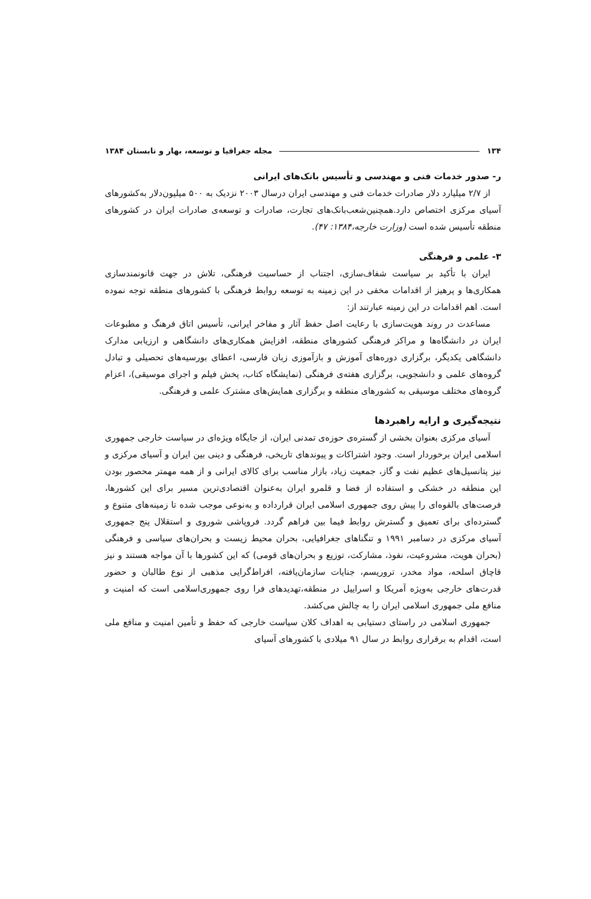۱۳۴ مجله جغرافیا و توسعه، بهار و تابستان ۱۳۸۴
ر- صدور خدمات فنی و مهندسی و تأسیس بانک‌های ایرانی
از ۲/۷ میلیارد دلار صادرات خدمات فنی و مهندسی ایران درسال ۲۰۰۳ نزدیک به ۵۰۰ میلیون‌دلار به‌کشورهای آسیای مرکزی اختصاص دارد.همچنین‌شعب‌بانک‌های تجارت، صادرات و توسعه‌ی صادرات ایران در کشورهای منطقه تأسیس شده است (وزارت خارجه،۱۳۸۴: ۴۷).
۳- علمی و فرهنگی
ایران با تأکید بر سیاست شفاف‌سازی، اجتناب از حساسیت فرهنگی، تلاش در جهت قانونمندسازی همکاری‌ها و پرهیز از اقدامات مخفی در این زمینه به توسعه روابط فرهنگی با کشورهای منطقه توجه نموده است. اهم اقدامات در این زمینه عبارتند از:
مساعدت در روند هویت‌سازی با رعایت اصل حفظ آثار و مفاخر ایرانی، تأسیس اتاق فرهنگ و مطبوعات ایران در دانشگاه‌ها و مراکز فرهنگی کشورهای منطقه، افزایش همکاری‌های دانشگاهی و ارزیابی مدارک دانشگاهی یکدیگر، برگزاری دوره‌های آموزش و بازآموزی زبان فارسی، اعطای بورسیه‌های تحصیلی و تبادل گروه‌های علمی و دانشجویی، برگزاری هفته‌ی فرهنگی (نمایشگاه کتاب، پخش فیلم و اجرای موسیقی)، اعزام گروه‌های مختلف موسیقی به کشورهای منطقه و برگزاری همایش‌های مشترک علمی و فرهنگی.
نتیجه‌گیری و ارایه راهبردها
آسیای مرکزی بعنوان بخشی از گستره‌ی حوزه‌ی تمدنی ایران، از جایگاه ویژه‌ای در سیاست خارجی جمهوری اسلامی ایران برخوردار است. وجود اشتراکات و پیوندهای تاریخی، فرهنگی و دینی بین ایران و آسیای مرکزی و نیز پتانسیل‌های عظیم نفت و گاز، جمعیت زیاد، بازار مناسب برای کالای ایرانی و از همه مهمتر محصور بودن این منطقه در خشکی و استفاده از فضا و قلمرو ایران به‌عنوان اقتصادی‌ترین مسیر برای این کشورها، فرصت‌های بالقوه‌ای را پیش روی جمهوری اسلامی ایران قرارداده و به‌نوعی موجب شده تا زمینه‌های متنوع و گسترده‌ای برای تعمیق و گسترش روابط فیما بین فراهم گردد. فروپاشی شوروی و استقلال پنج جمهوری آسیای مرکزی در دسامبر ۱۹۹۱ و تنگناهای جغرافیایی، بحران محیط زیست و بحران‌های سیاسی و فرهنگی (بحران هویت، مشروعیت، نفوذ، مشارکت، توزیع و بحران‌های قومی) که این کشورها با آن مواجه هستند و نیز قاچاق اسلحه، مواد مخدر، تروریسم، جنایات سازمان‌یافته، افراط‌گرایی مذهبی از نوع طالبان و حضور قدرت‌های خارجی به‌ویژه آمریکا و اسراییل در منطقه،تهدیدهای فرا روی جمهوری‌اسلامی است که امنیت و منافع ملی جمهوری اسلامی ایران را به چالش می‌کشد.
جمهوری اسلامی در راستای دستیابی به اهداف کلان سیاست خارجی که حفظ و تأمین امنیت و منافع ملی است، اقدام به برقراری روابط در سال ۹۱ میلادی با کشورهای آسیای